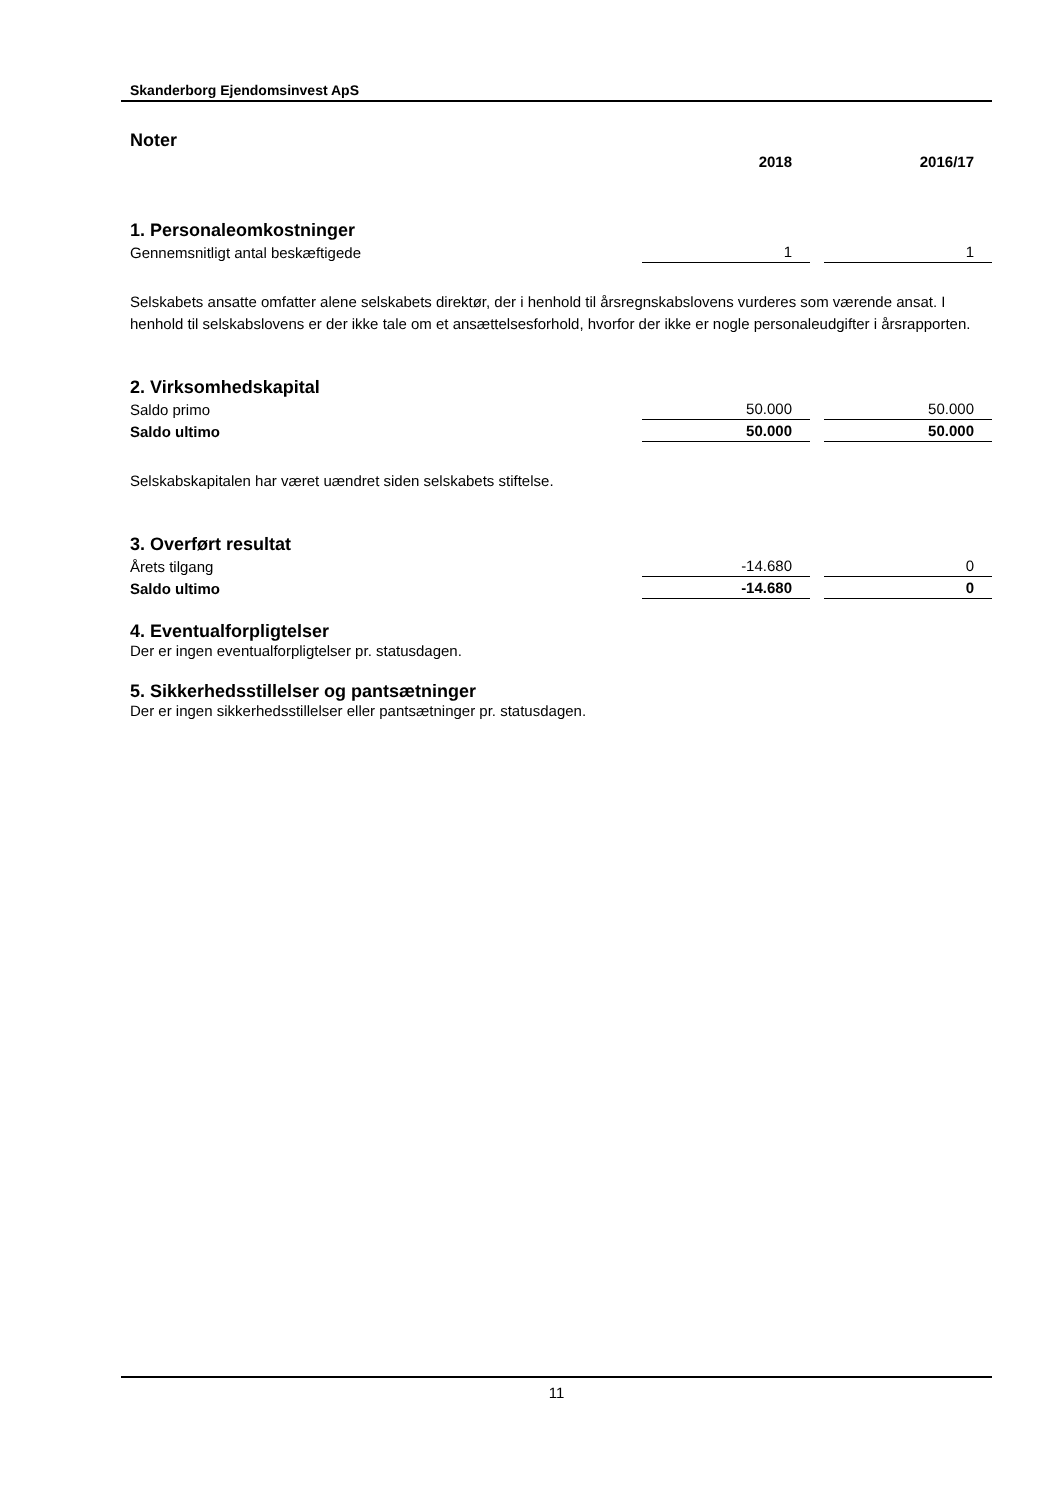Skanderborg Ejendomsinvest ApS
Noter
| | 2018 | | 2016/17 |
1. Personaleomkostninger
| Gennemsnitligt antal beskæftigede | 1 | | 1 |
Selskabets ansatte omfatter alene selskabets direktør, der i henhold til årsregnskabslovens vurderes som værende ansat. I henhold til selskabslovens er der ikke tale om et ansættelsesforhold, hvorfor der ikke er nogle personaleudgifter i årsrapporten.
2. Virksomhedskapital
| Saldo primo | 50.000 | | 50.000 |
| Saldo ultimo | 50.000 | | 50.000 |
Selskabskapitalen har været uændret siden selskabets stiftelse.
3. Overført resultat
| Årets tilgang | -14.680 | | 0 |
| Saldo ultimo | -14.680 | | 0 |
4. Eventualforpligtelser
Der er ingen eventualforpligtelser pr. statusdagen.
5. Sikkerhedsstillelser og pantsætninger
Der er ingen sikkerhedsstillelser eller pantsætninger pr. statusdagen.
11